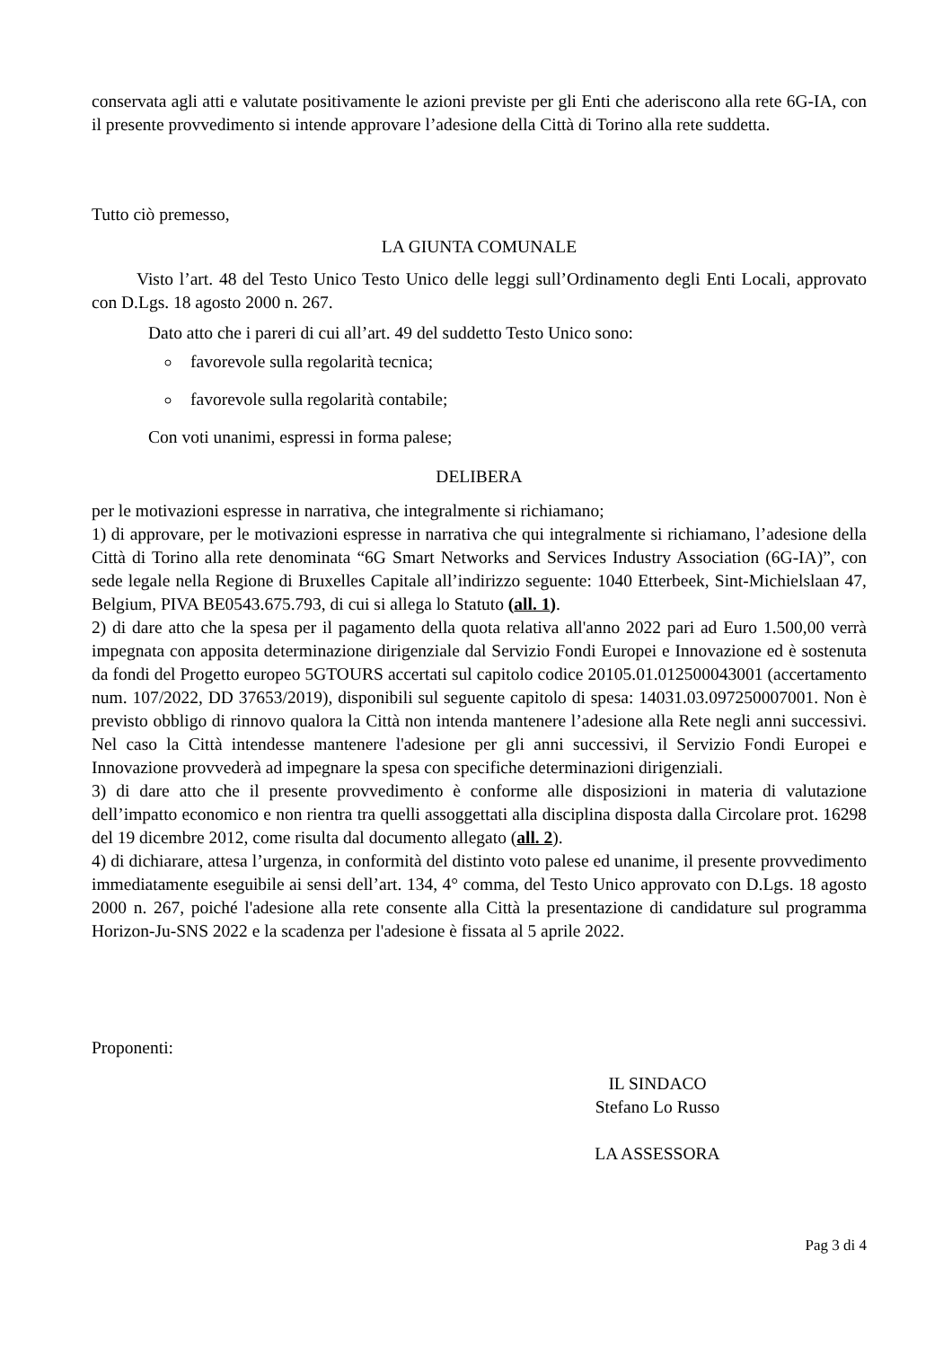conservata agli atti e valutate positivamente le azioni previste per gli Enti che aderiscono alla rete 6G-IA, con il presente provvedimento si intende approvare l’adesione della Città di Torino alla rete suddetta.
Tutto ciò premesso,
LA GIUNTA COMUNALE
Visto l’art. 48 del Testo Unico Testo Unico delle leggi sull’Ordinamento degli Enti Locali, approvato con D.Lgs. 18 agosto 2000 n. 267.
Dato atto che i pareri di cui all’art. 49 del suddetto Testo Unico sono:
favorevole sulla regolarità tecnica;
favorevole sulla regolarità contabile;
Con voti unanimi, espressi in forma palese;
DELIBERA
per le motivazioni espresse in narrativa, che integralmente si richiamano;
1) di approvare, per le motivazioni espresse in narrativa che qui integralmente si richiamano, l’adesione della Città di Torino alla rete denominata “6G Smart Networks and Services Industry Association (6G-IA)”, con sede legale nella Regione di Bruxelles Capitale all’indirizzo seguente: 1040 Etterbeek, Sint-Michielslaan 47, Belgium, PIVA BE0543.675.793, di cui si allega lo Statuto (all. 1).
2) di dare atto che la spesa per il pagamento della quota relativa all'anno 2022 pari ad Euro 1.500,00 verrà impegnata con apposita determinazione dirigenziale dal Servizio Fondi Europei e Innovazione ed è sostenuta da fondi del Progetto europeo 5GTOURS accertati sul capitolo codice 20105.01.012500043001 (accertamento num. 107/2022, DD 37653/2019), disponibili sul seguente capitolo di spesa: 14031.03.097250007001. Non è previsto obbligo di rinnovo qualora la Città non intenda mantenere l’adesione alla Rete negli anni successivi. Nel caso la Città intendesse mantenere l'adesione per gli anni successivi, il Servizio Fondi Europei e Innovazione provvederà ad impegnare la spesa con specifiche determinazioni dirigenziali.
3) di dare atto che il presente provvedimento è conforme alle disposizioni in materia di valutazione dell’impatto economico e non rientra tra quelli assoggettati alla disciplina disposta dalla Circolare prot. 16298 del 19 dicembre 2012, come risulta dal documento allegato (all. 2).
4) di dichiarare, attesa l’urgenza, in conformità del distinto voto palese ed unanime, il presente provvedimento immediatamente eseguibile ai sensi dell’art. 134, 4° comma, del Testo Unico approvato con D.Lgs. 18 agosto 2000 n. 267, poiché l'adesione alla rete consente alla Città la presentazione di candidature sul programma Horizon-Ju-SNS 2022 e la scadenza per l'adesione è fissata al 5 aprile 2022.
Proponenti:
IL SINDACO
Stefano Lo Russo
LA ASSESSORA
Pag 3 di 4